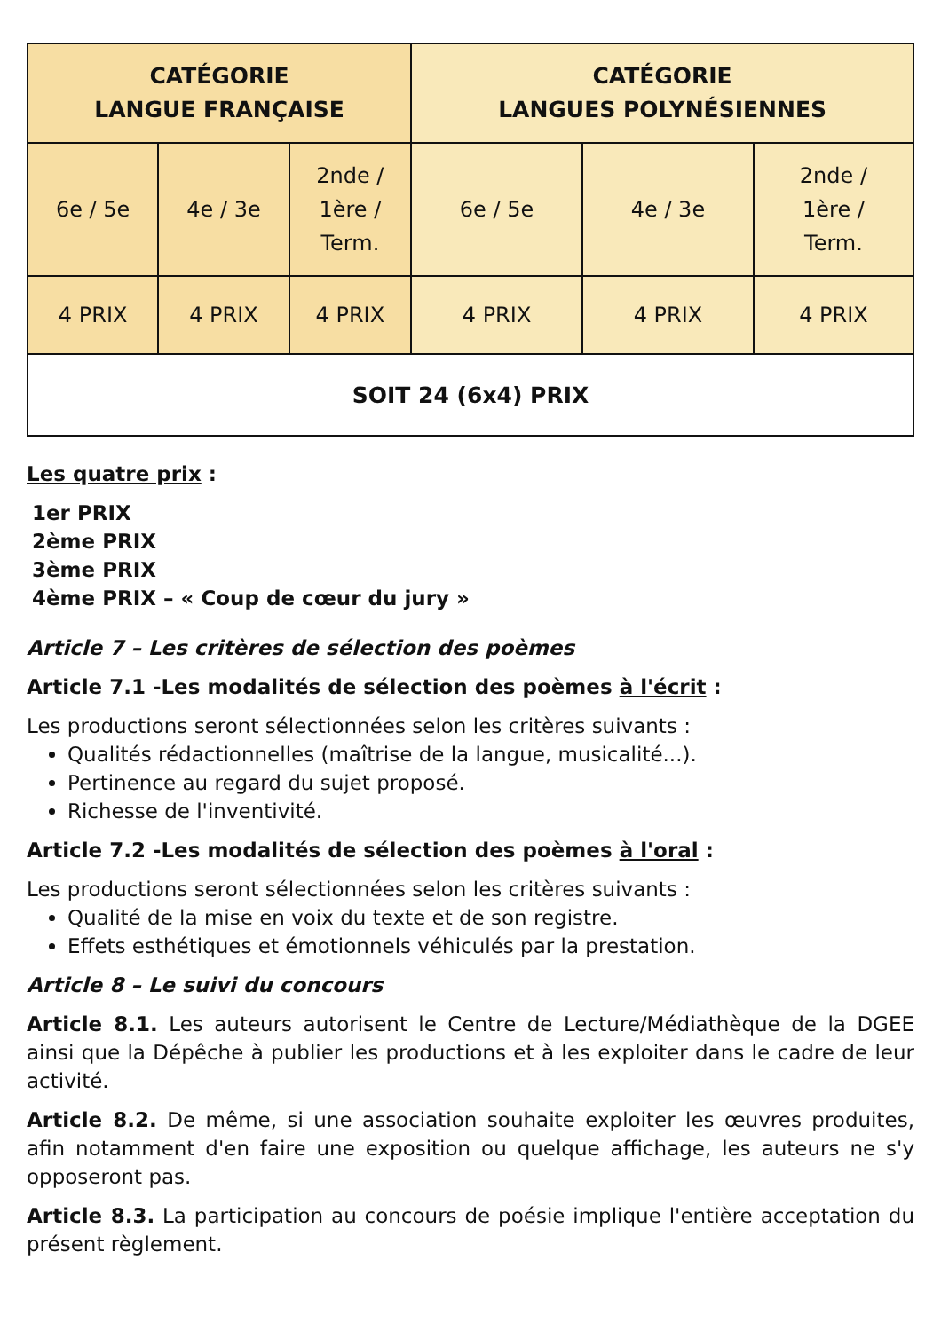| CATÉGORIE LANGUE FRANÇAISE | | | CATÉGORIE LANGUES POLYNÉSIENNES | | |
| --- | --- | --- | --- | --- | --- |
| 6e / 5e | 4e / 3e | 2nde / 1ère / Term. | 6e / 5e | 4e / 3e | 2nde / 1ère / Term. |
| 4 PRIX | 4 PRIX | 4 PRIX | 4 PRIX | 4 PRIX | 4 PRIX |
| SOIT 24 (6x4) PRIX | | | | | |
Les quatre prix :
1er PRIX
2ème PRIX
3ème PRIX
4ème PRIX – « Coup de cœur du jury »
Article 7 – Les critères de sélection des poèmes
Article 7.1 -Les modalités de sélection des poèmes à l'écrit :
Les productions seront sélectionnées selon les critères suivants :
Qualités rédactionnelles (maîtrise de la langue, musicalité...).
Pertinence au regard du sujet proposé.
Richesse de l'inventivité.
Article 7.2 -Les modalités de sélection des poèmes à l'oral :
Les productions seront sélectionnées selon les critères suivants :
Qualité de la mise en voix du texte et de son registre.
Effets esthétiques et émotionnels véhiculés par la prestation.
Article 8 – Le suivi du concours
Article 8.1. Les auteurs autorisent le Centre de Lecture/Médiathèque de la DGEE ainsi que la Dépêche à publier les productions et à les exploiter dans le cadre de leur activité.
Article 8.2. De même, si une association souhaite exploiter les œuvres produites, afin notamment d'en faire une exposition ou quelque affichage, les auteurs ne s'y opposeront pas.
Article 8.3. La participation au concours de poésie implique l'entière acceptation du présent règlement.